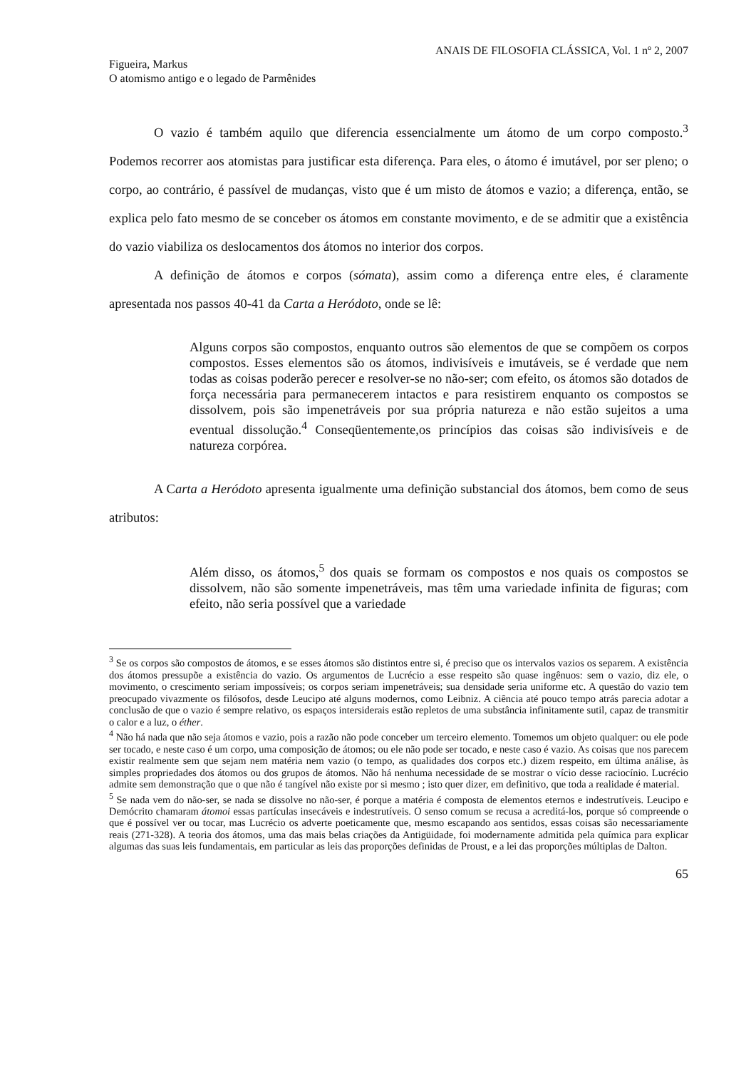ANAIS DE FILOSOFIA CLÁSSICA, Vol. 1 nº 2, 2007
Figueira, Markus
O atomismo antigo e o legado de Parmênides
O vazio é também aquilo que diferencia essencialmente um átomo de um corpo composto.<sup>3</sup> Podemos recorrer aos atomistas para justificar esta diferença. Para eles, o átomo é imutável, por ser pleno; o corpo, ao contrário, é passível de mudanças, visto que é um misto de átomos e vazio; a diferença, então, se explica pelo fato mesmo de se conceber os átomos em constante movimento, e de se admitir que a existência do vazio viabiliza os deslocamentos dos átomos no interior dos corpos.
A definição de átomos e corpos (sómata), assim como a diferença entre eles, é claramente apresentada nos passos 40-41 da Carta a Heródoto, onde se lê:
Alguns corpos são compostos, enquanto outros são elementos de que se compõem os corpos compostos. Esses elementos são os átomos, indivisíveis e imutáveis, se é verdade que nem todas as coisas poderão perecer e resolver-se no não-ser; com efeito, os átomos são dotados de força necessária para permanecerem intactos e para resistirem enquanto os compostos se dissolvem, pois são impenetráveis por sua própria natureza e não estão sujeitos a uma eventual dissolução.<sup>4</sup> Conseqüentemente,os princípios das coisas são indivisíveis e de natureza corpórea.
A Carta a Heródoto apresenta igualmente uma definição substancial dos átomos, bem como de seus atributos:
Além disso, os átomos,<sup>5</sup> dos quais se formam os compostos e nos quais os compostos se dissolvem, não são somente impenetráveis, mas têm uma variedade infinita de figuras; com efeito, não seria possível que a variedade
<sup>3</sup> Se os corpos são compostos de átomos, e se esses átomos são distintos entre si, é preciso que os intervalos vazios os separem. A existência dos átomos pressupõe a existência do vazio. Os argumentos de Lucrécio a esse respeito são quase ingênuos: sem o vazio, diz ele, o movimento, o crescimento seriam impossíveis; os corpos seriam impenetráveis; sua densidade seria uniforme etc. A questão do vazio tem preocupado vivazmente os filósofos, desde Leucipo até alguns modernos, como Leibniz. A ciência até pouco tempo atrás parecia adotar a conclusão de que o vazio é sempre relativo, os espaços intersiderais estão repletos de uma substância infinitamente sutil, capaz de transmitir o calor e a luz, o éther.
<sup>4</sup> Não há nada que não seja átomos e vazio, pois a razão não pode conceber um terceiro elemento. Tomemos um objeto qualquer: ou ele pode ser tocado, e neste caso é um corpo, uma composição de átomos; ou ele não pode ser tocado, e neste caso é vazio. As coisas que nos parecem existir realmente sem que sejam nem matéria nem vazio (o tempo, as qualidades dos corpos etc.) dizem respeito, em última análise, às simples propriedades dos átomos ou dos grupos de átomos. Não há nenhuma necessidade de se mostrar o vício desse raciocínio. Lucrécio admite sem demonstração que o que não é tangível não existe por si mesmo ; isto quer dizer, em definitivo, que toda a realidade é material.
<sup>5</sup> Se nada vem do não-ser, se nada se dissolve no não-ser, é porque a matéria é composta de elementos eternos e indestrutíveis. Leucipo e Demócrito chamaram átomoi essas partículas insecáveis e indestrutíveis. O senso comum se recusa a acreditá-los, porque só compreende o que é possível ver ou tocar, mas Lucrécio os adverte poeticamente que, mesmo escapando aos sentidos, essas coisas são necessariamente reais (271-328). A teoria dos átomos, uma das mais belas criações da Antigüidade, foi modernamente admitida pela química para explicar algumas das suas leis fundamentais, em particular as leis das proporções definidas de Proust, e a lei das proporções múltiplas de Dalton.
65